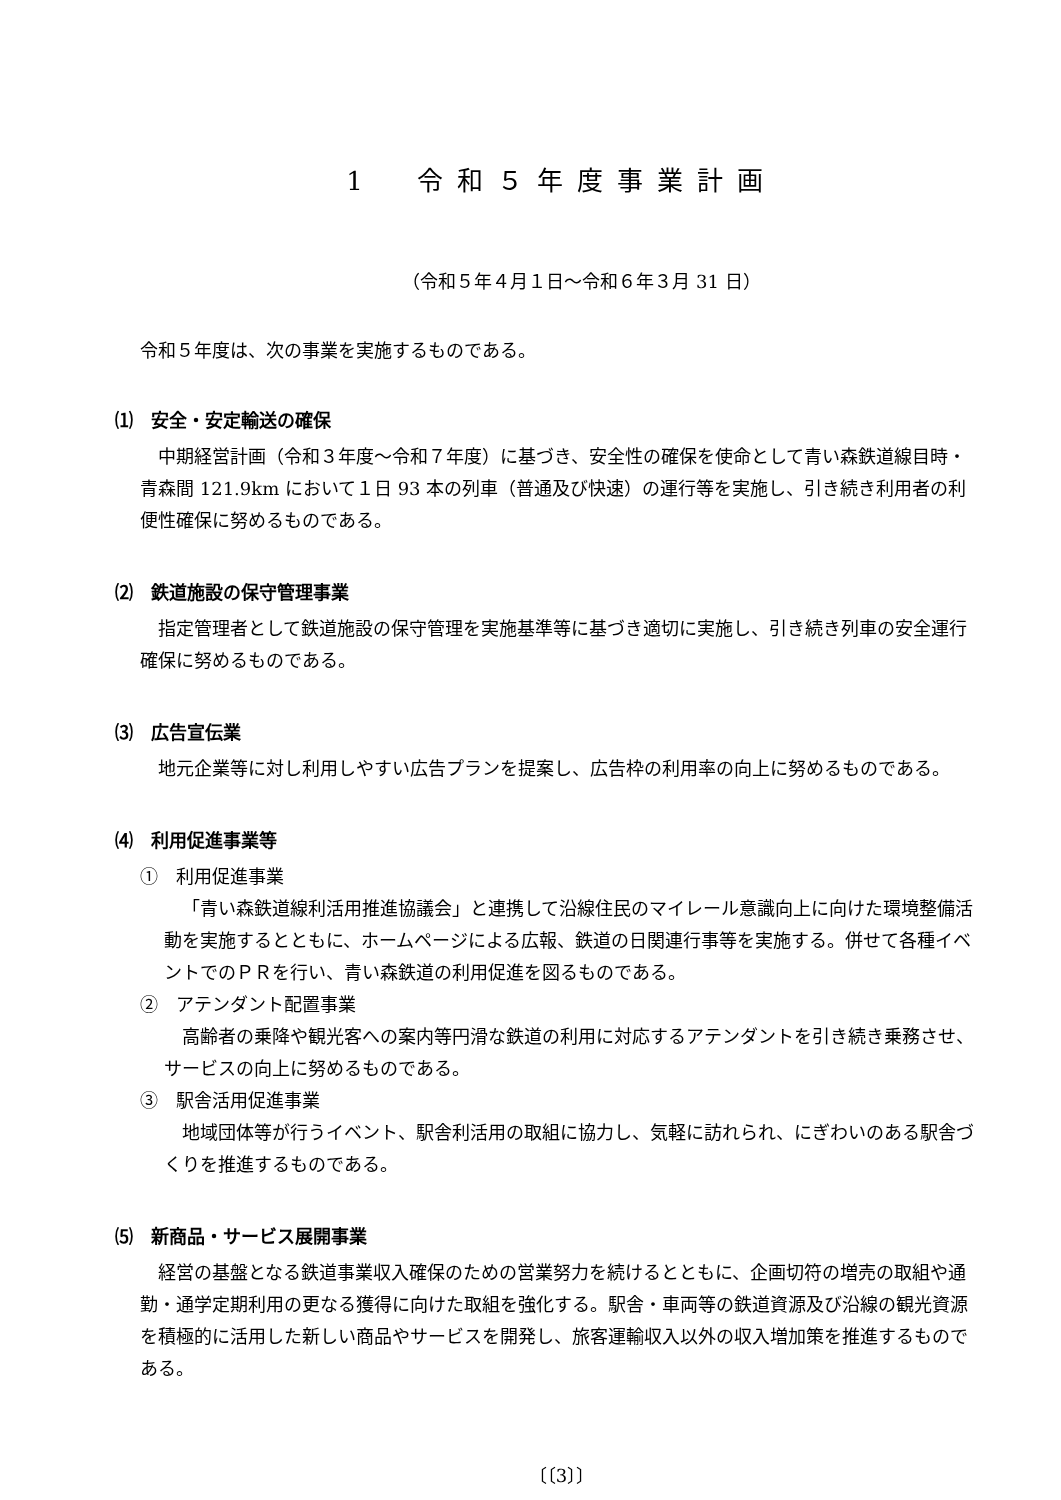1　令和５年度事業計画
（令和５年４月１日～令和６年３月 31 日）
令和５年度は、次の事業を実施するものである。
⑴　安全・安定輸送の確保
中期経営計画（令和３年度～令和７年度）に基づき、安全性の確保を使命として青い森鉄道線目時・青森間 121.9km において１日 93 本の列車（普通及び快速）の運行等を実施し、引き続き利用者の利便性確保に努めるものである。
⑵　鉄道施設の保守管理事業
指定管理者として鉄道施設の保守管理を実施基準等に基づき適切に実施し、引き続き列車の安全運行確保に努めるものである。
⑶　広告宣伝業
地元企業等に対し利用しやすい広告プランを提案し、広告枠の利用率の向上に努めるものである。
⑷　利用促進事業等
①　利用促進事業
「青い森鉄道線利活用推進協議会」と連携して沿線住民のマイレール意識向上に向けた環境整備活動を実施するとともに、ホームページによる広報、鉄道の日関連行事等を実施する。併せて各種イベントでのＰＲを行い、青い森鉄道の利用促進を図るものである。
②　アテンダント配置事業
高齢者の乗降や観光客への案内等円滑な鉄道の利用に対応するアテンダントを引き続き乗務させ、サービスの向上に努めるものである。
③　駅舎活用促進事業
地域団体等が行うイベント、駅舎利活用の取組に協力し、気軽に訪れられ、にぎわいのある駅舎づくりを推進するものである。
⑸　新商品・サービス展開事業
経営の基盤となる鉄道事業収入確保のための営業努力を続けるとともに、企画切符の増売の取組や通勤・通学定期利用の更なる獲得に向けた取組を強化する。駅舎・車両等の鉄道資源及び沿線の観光資源を積極的に活用した新しい商品やサービスを開発し、旅客運輸収入以外の収入増加策を推進するものである。
〔〔3〕〕